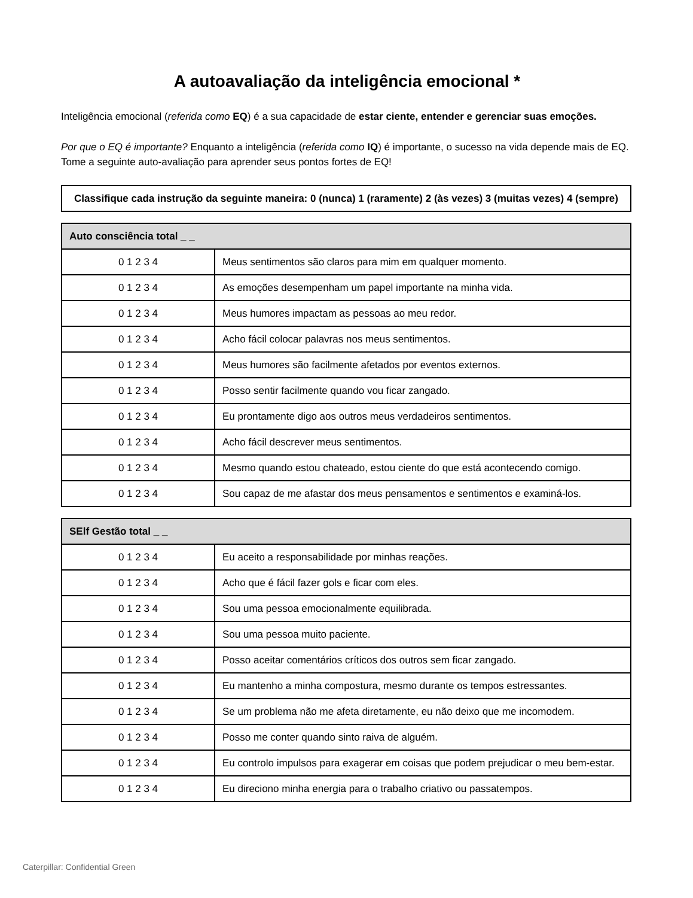A autoavaliação da inteligência emocional *
Inteligência emocional (referida como EQ) é a sua capacidade de estar ciente, entender e gerenciar suas emoções.
Por que o EQ é importante? Enquanto a inteligência (referida como IQ) é importante, o sucesso na vida depende mais de EQ. Tome a seguinte auto-avaliação para aprender seus pontos fortes de EQ!
| Classifique cada instrução da seguinte maneira: 0 (nunca) 1 (raramente) 2 (às vezes) 3 (muitas vezes) 4 (sempre) |
| --- |
| Auto consciência total _ _ | |
| --- | --- |
| 0 1 2 3 4 | Meus sentimentos são claros para mim em qualquer momento. |
| 0 1 2 3 4 | As emoções desempenham um papel importante na minha vida. |
| 0 1 2 3 4 | Meus humores impactam as pessoas ao meu redor. |
| 0 1 2 3 4 | Acho fácil colocar palavras nos meus sentimentos. |
| 0 1 2 3 4 | Meus humores são facilmente afetados por eventos externos. |
| 0 1 2 3 4 | Posso sentir facilmente quando vou ficar zangado. |
| 0 1 2 3 4 | Eu prontamente digo aos outros meus verdadeiros sentimentos. |
| 0 1 2 3 4 | Acho fácil descrever meus sentimentos. |
| 0 1 2 3 4 | Mesmo quando estou chateado, estou ciente do que está acontecendo comigo. |
| 0 1 2 3 4 | Sou capaz de me afastar dos meus pensamentos e sentimentos e examiná-los. |
| SElf Gestão total _ _ | |
| --- | --- |
| 0 1 2 3 4 | Eu aceito a responsabilidade por minhas reações. |
| 0 1 2 3 4 | Acho que é fácil fazer gols e ficar com eles. |
| 0 1 2 3 4 | Sou uma pessoa emocionalmente equilibrada. |
| 0 1 2 3 4 | Sou uma pessoa muito paciente. |
| 0 1 2 3 4 | Posso aceitar comentários críticos dos outros sem ficar zangado. |
| 0 1 2 3 4 | Eu mantenho a minha compostura, mesmo durante os tempos estressantes. |
| 0 1 2 3 4 | Se um problema não me afeta diretamente, eu não deixo que me incomodem. |
| 0 1 2 3 4 | Posso me conter quando sinto raiva de alguém. |
| 0 1 2 3 4 | Eu controlo impulsos para exagerar em coisas que podem prejudicar o meu bem-estar. |
| 0 1 2 3 4 | Eu direciono minha energia para o trabalho criativo ou passatempos. |
Caterpillar: Confidential Green